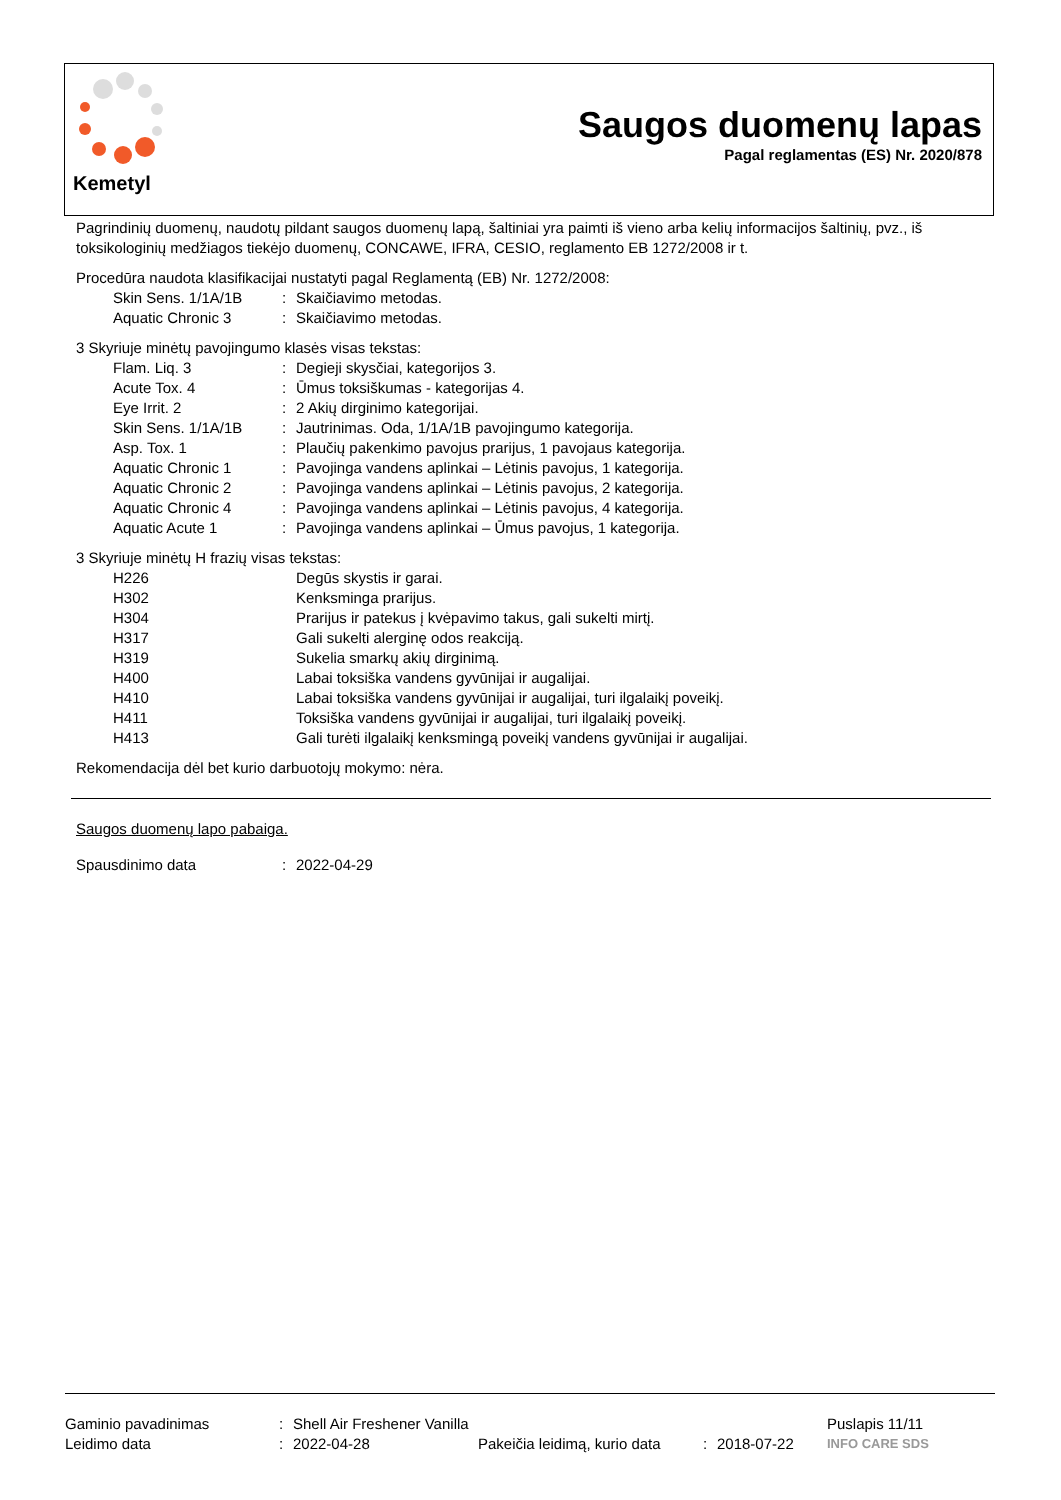Kemetyl
Saugos duomenų lapas
Pagal reglamentas (ES) Nr. 2020/878
Pagrindinių duomenų, naudotų pildant saugos duomenų lapą, šaltiniai yra paimti iš vieno arba kelių informacijos šaltinių, pvz., iš toksikologinių medžiagos tiekėjo duomenų, CONCAWE, IFRA, CESIO, reglamento EB 1272/2008 ir t.
Procedūra naudota klasifikacijai nustatyti pagal Reglamentą (EB) Nr. 1272/2008:
| Skin Sens. 1/1A/1B | : | Skaičiavimo metodas. |
| Aquatic Chronic 3 | : | Skaičiavimo metodas. |
3 Skyriuje minėtų pavojingumo klasės visas tekstas:
| Flam. Liq. 3 | : | Degieji skysčiai, kategorijos 3. |
| Acute Tox. 4 | : | Ūmus toksiškumas - kategorijas 4. |
| Eye Irrit. 2 | : | 2 Akių dirginimo kategorijai. |
| Skin Sens. 1/1A/1B | : | Jautrinimas. Oda, 1/1A/1B pavojingumo kategorija. |
| Asp. Tox. 1 | : | Plaučių pakenkimo pavojus prarijus, 1 pavojaus kategorija. |
| Aquatic Chronic 1 | : | Pavojinga vandens aplinkai – Lėtinis pavojus, 1 kategorija. |
| Aquatic Chronic 2 | : | Pavojinga vandens aplinkai – Lėtinis pavojus, 2 kategorija. |
| Aquatic Chronic 4 | : | Pavojinga vandens aplinkai – Lėtinis pavojus, 4 kategorija. |
| Aquatic Acute 1 | : | Pavojinga vandens aplinkai – Ūmus pavojus, 1 kategorija. |
3 Skyriuje minėtų H frazių visas tekstas:
| H226 | | Degūs skystis ir garai. |
| H302 | | Kenksminga prarijus. |
| H304 | | Prarijus ir patekus į kvėpavimo takus, gali sukelti mirtį. |
| H317 | | Gali sukelti alerginę odos reakciją. |
| H319 | | Sukelia smarkų akių dirginimą. |
| H400 | | Labai toksiška vandens gyvūnijai ir augalijai. |
| H410 | | Labai toksiška vandens gyvūnijai ir augalijai, turi ilgalaikį poveikį. |
| H411 | | Toksiška vandens gyvūnijai ir augalijai, turi ilgalaikį poveikį. |
| H413 | | Gali turėti ilgalaikį kenksmingą poveikį vandens gyvūnijai ir augalijai. |
Rekomendacija dėl bet kurio darbuotojų mokymo: nėra.
Saugos duomenų lapo pabaiga.
| Spausdinimo data | : | 2022-04-29 |
| Gaminio pavadinimas | : | Shell Air Freshener Vanilla | | | | Puslapis 11/11 |
| Leidimo data | : | 2022-04-28 | Pakeičia leidimą, kurio data | : | 2018-07-22 | INFO CARE SDS |